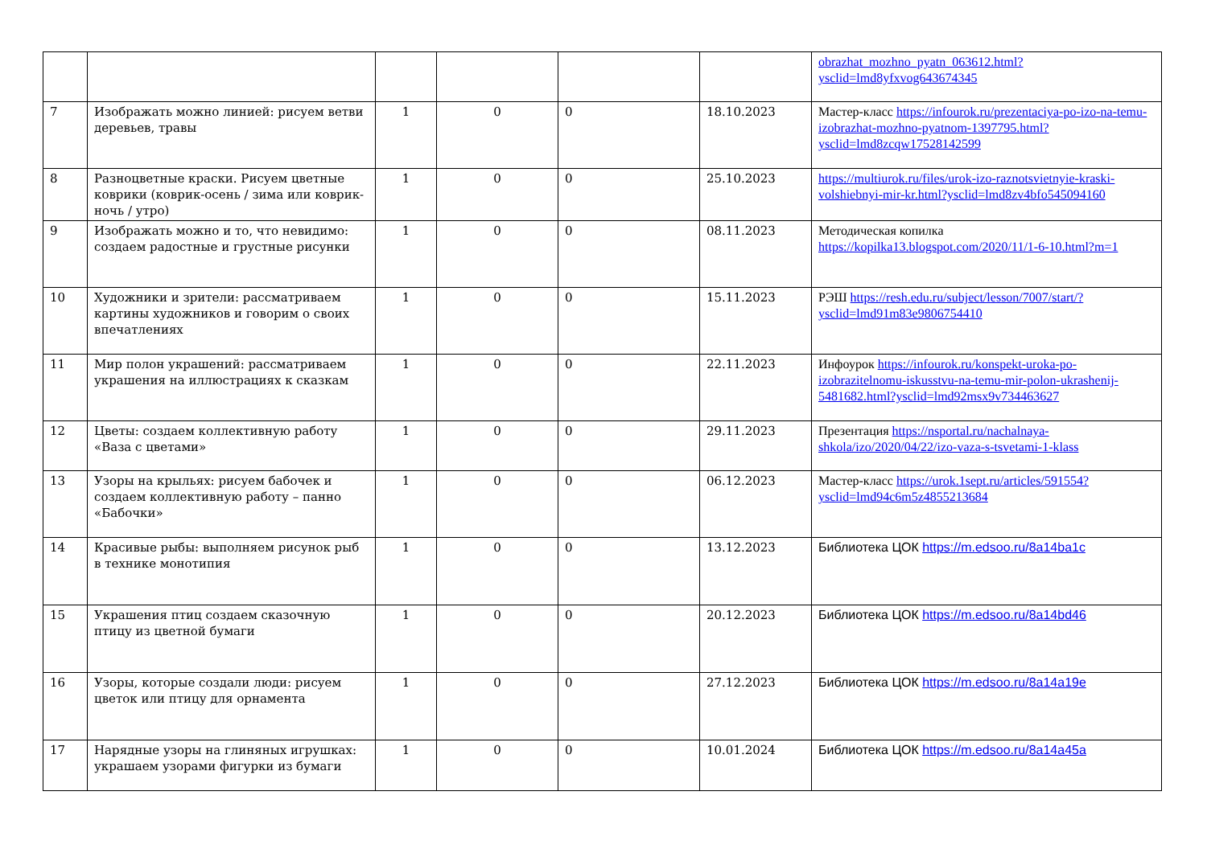| | | | | | | obrazhat_mozhno_pyatn_063612.html?ysclid=lmd8yfxvog643674345 |
| 7 | Изображать можно линией: рисуем ветви деревьев, травы | 1 | 0 | 0 | 18.10.2023 | Мастер-класс https://infourok.ru/prezentaciya-po-izo-na-temu-izobrazhat-mozhno-pyatnom-1397795.html?ysclid=lmd8zcqw17528142599 |
| 8 | Разноцветные краски. Рисуем цветные коврики (коврик-осень / зима или коврик-ночь / утро) | 1 | 0 | 0 | 25.10.2023 | https://multiurok.ru/files/urok-izo-raznotsvietnyie-kraski-volshiebnyi-mir-kr.html?ysclid=lmd8zv4bfo545094160 |
| 9 | Изображать можно и то, что невидимо: создаем радостные и грустные рисунки | 1 | 0 | 0 | 08.11.2023 | Методическая копилка https://kopilka13.blogspot.com/2020/11/1-6-10.html?m=1 |
| 10 | Художники и зрители: рассматриваем картины художников и говорим о своих впечатлениях | 1 | 0 | 0 | 15.11.2023 | РЭШ https://resh.edu.ru/subject/lesson/7007/start/?ysclid=lmd91m83e9806754410 |
| 11 | Мир полон украшений: рассматриваем украшения на иллюстрациях к сказкам | 1 | 0 | 0 | 22.11.2023 | Инфоурок https://infourok.ru/konspekt-uroka-po-izobrazitelnomu-iskusstvu-na-temu-mir-polon-ukrashenij-5481682.html?ysclid=lmd92msx9v734463627 |
| 12 | Цветы: создаем коллективную работу «Ваза с цветами» | 1 | 0 | 0 | 29.11.2023 | Презентация https://nsportal.ru/nachalnaya-shkola/izo/2020/04/22/izo-vaza-s-tsvetami-1-klass |
| 13 | Узоры на крыльях: рисуем бабочек и создаем коллективную работу – панно «Бабочки» | 1 | 0 | 0 | 06.12.2023 | Мастер-класс https://urok.1sept.ru/articles/591554?ysclid=lmd94c6m5z4855213684 |
| 14 | Красивые рыбы: выполняем рисунок рыб в технике монотипия | 1 | 0 | 0 | 13.12.2023 | Библиотека ЦОК https://m.edsoo.ru/8a14ba1c |
| 15 | Украшения птиц создаем сказочную птицу из цветной бумаги | 1 | 0 | 0 | 20.12.2023 | Библиотека ЦОК https://m.edsoo.ru/8a14bd46 |
| 16 | Узоры, которые создали люди: рисуем цветок или птицу для орнамента | 1 | 0 | 0 | 27.12.2023 | Библиотека ЦОК https://m.edsoo.ru/8a14a19e |
| 17 | Нарядные узоры на глиняных игрушках: украшаем узорами фигурки из бумаги | 1 | 0 | 0 | 10.01.2024 | Библиотека ЦОК https://m.edsoo.ru/8a14a45a |